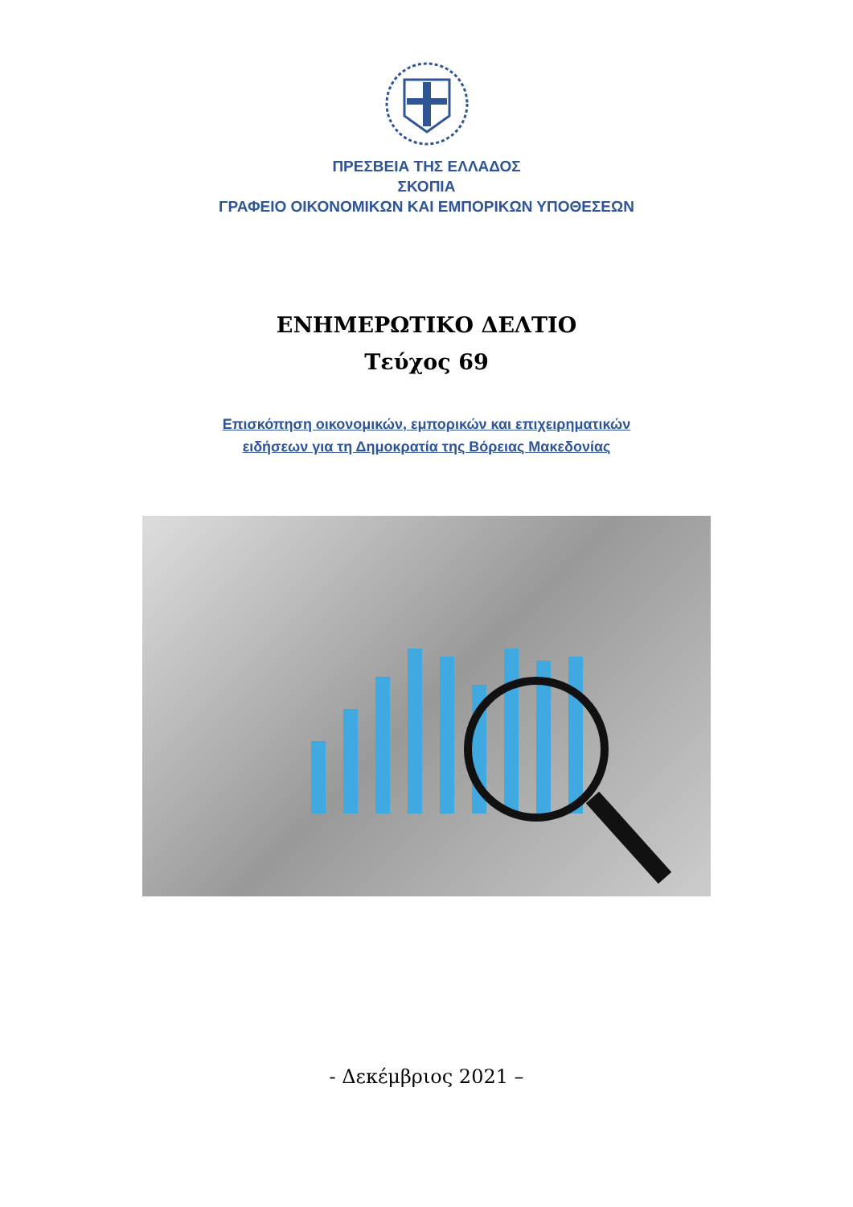ΠΡΕΣΒΕΙΑ ΤΗΣ ΕΛΛΑΔΟΣ
ΣΚΟΠΙΑ
ΓΡΑΦΕΙΟ ΟΙΚΟΝΟΜΙΚΩΝ ΚΑΙ ΕΜΠΟΡΙΚΩΝ ΥΠΟΘΕΣΕΩΝ
ΕΝΗΜΕΡΩΤΙΚΟ ΔΕΛΤΙΟ
Τεύχος 69
Επισκόπηση οικονομικών, εμπορικών και επιχειρηματικών
ειδήσεων για τη Δημοκρατία της Βόρειας Μακεδονίας
- Δεκέμβριος 2021 –